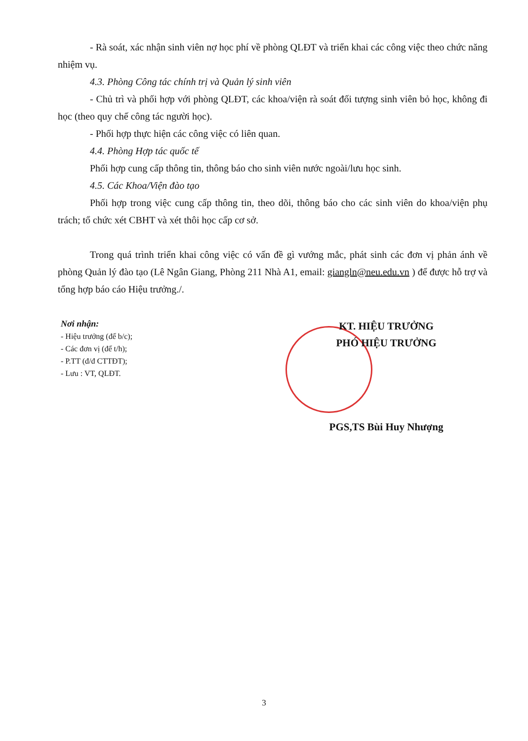- Rà soát, xác nhận sinh viên nợ học phí về phòng QLĐT và triển khai các công việc theo chức năng nhiệm vụ.
4.3. Phòng Công tác chính trị và Quản lý sinh viên
- Chủ trì và phối hợp với phòng QLĐT, các khoa/viện rà soát đối tượng sinh viên bỏ học, không đi học (theo quy chế công tác người học).
- Phối hợp thực hiện các công việc có liên quan.
4.4. Phòng Hợp tác quốc tế
Phối hợp cung cấp thông tin, thông báo cho sinh viên nước ngoài/lưu học sinh.
4.5. Các Khoa/Viện đào tạo
Phối hợp trong việc cung cấp thông tin, theo dõi, thông báo cho các sinh viên do khoa/viện phụ trách; tổ chức xét CBHT và xét thôi học cấp cơ sở.
Trong quá trình triển khai công việc có vấn đề gì vướng mắc, phát sinh các đơn vị phản ánh về phòng Quản lý đào tạo (Lê Ngân Giang, Phòng 211 Nhà A1, email: giangln@neu.edu.vn ) để được hỗ trợ và tổng hợp báo cáo Hiệu trưởng./.
Nơi nhận:
- Hiệu trưởng (để b/c);
- Các đơn vị (để t/h);
- P.TT (đ/đ CTTĐT);
- Lưu : VT, QLĐT.
KT. HIỆU TRƯỞNG
PHÓ HIỆU TRƯỞNG
PGS,TS Bùi Huy Nhượng
3